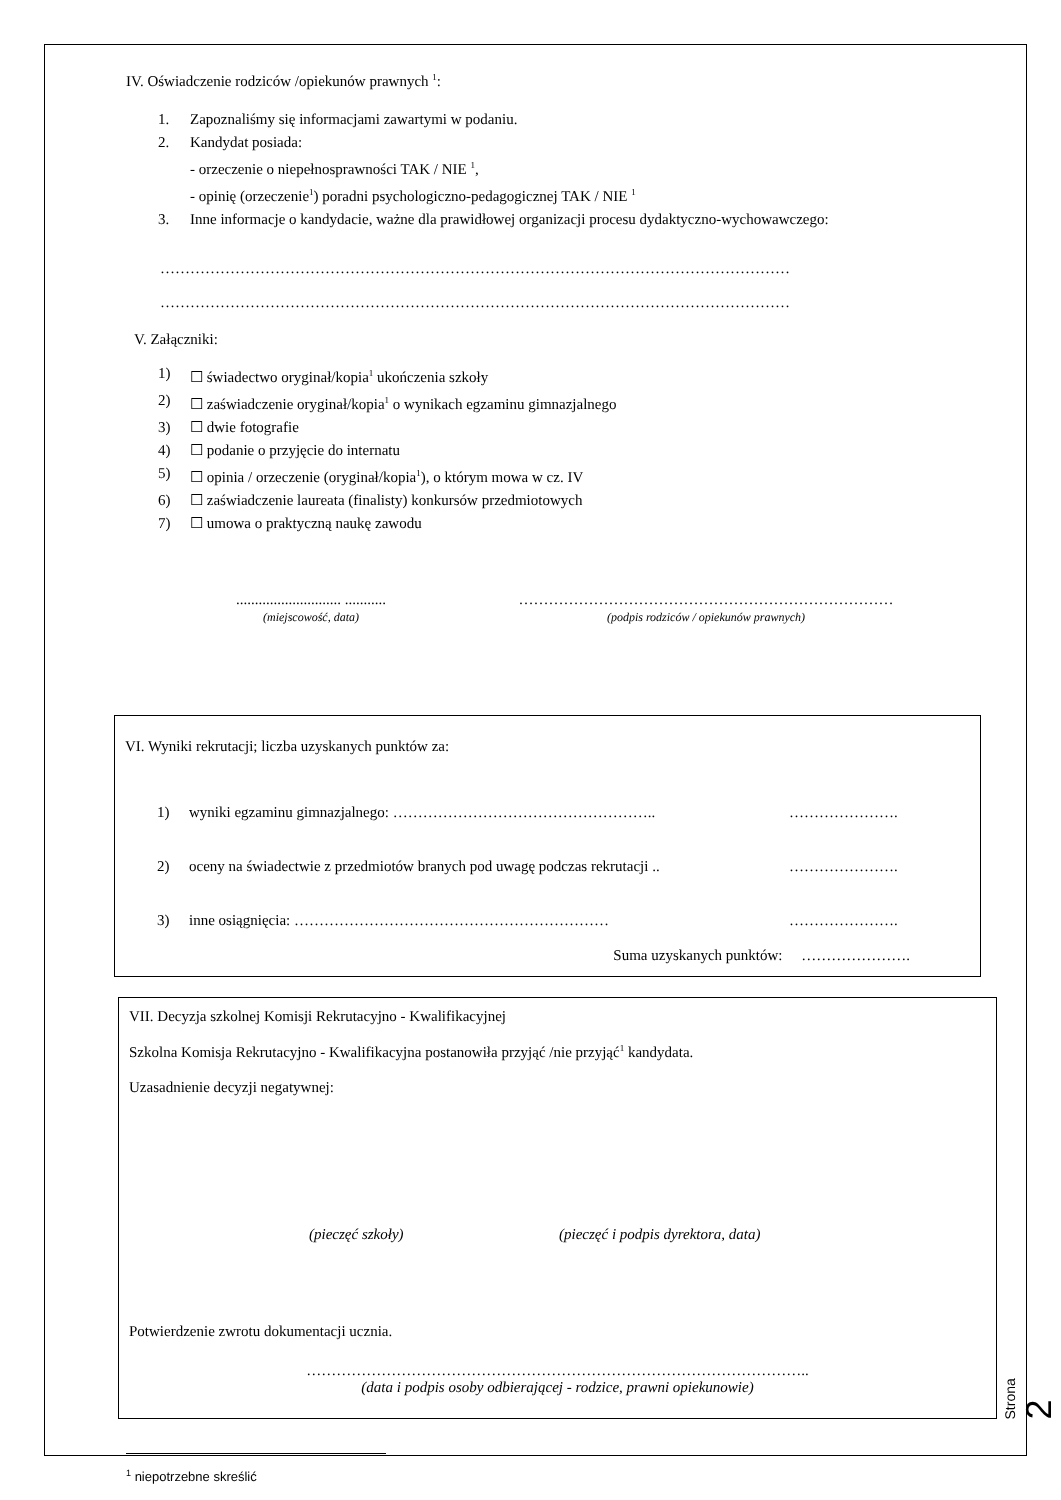IV. Oświadczenie rodziców /opiekunów prawnych <sup>1</sup>:
1. Zapoznaliśmy się informacjami zawartymi w podaniu.
2. Kandydat posiada:
- orzeczenie o niepełnosprawności TAK / NIE <sup>1</sup>,
- opinię (orzeczenie<sup>1</sup>) poradni psychologiczno-pedagogicznej TAK / NIE <sup>1</sup>
3. Inne informacje o kandydacie, ważne dla prawidłowej organizacji procesu dydaktyczno-wychowawczego:
………………………………………………………………………………………………………………
………………………………………………………………………………………………………………
V. Załączniki:
1) ☐ świadectwo oryginał/kopia<sup>1</sup> ukończenia szkoły
2) ☐ zaświadczenie oryginał/kopia<sup>1</sup> o wynikach egzaminu gimnazjalnego
3) ☐ dwie fotografie
4) ☐ podanie o przyjęcie do internatu
5) ☐ opinia / orzeczenie (oryginał/kopia<sup>1</sup>), o którym mowa w cz. IV
6) ☐ zaświadczenie laureata (finalisty) konkursów przedmiotowych
7) ☐ umowa o praktyczną naukę zawodu
............................ ...........
(miejscowość, data)
…………………………………………………………………
(podpis rodziców / opiekunów prawnych)
VI. Wyniki rekrutacji; liczba uzyskanych punktów za:
1) wyniki egzaminu gimnazjalnego: …………………………………………….. ………………….
2) oceny na świadectwie z przedmiotów branych pod uwagę podczas rekrutacji .. ………………….
3) inne osiągnięcia: ……………………………………………………… ………………….
Suma uzyskanych punktów: ………………….
VII. Decyzja szkolnej Komisji Rekrutacyjno - Kwalifikacyjnej
Szkolna Komisja Rekrutacyjno - Kwalifikacyjna postanowiła przyjąć /nie przyjąć<sup>1</sup> kandydata.
Uzasadnienie decyzji negatywnej:
(pieczęć szkoły) (pieczęć i podpis dyrektora, data)
Potwierdzenie zwrotu dokumentacji ucznia.
………………………………………………………………………………………..
(data i podpis osoby odbierającej - rodzice, prawni opiekunowie)
<sup>1</sup> niepotrzebne skreślić
Strona 2